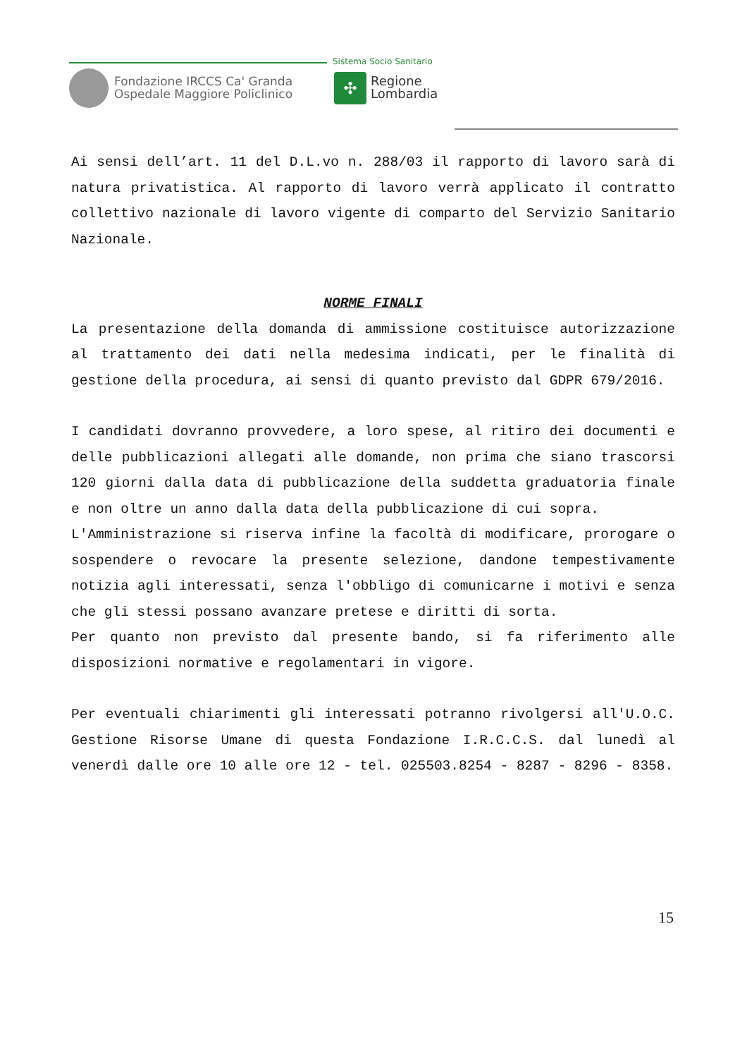Fondazione IRCCS Ca' Granda
Ospedale Maggiore Policlinico
Sistema Socio Sanitario
✣
Regione
Lombardia
Ai sensi dell’art. 11 del D.L.vo n. 288/03 il rapporto di lavoro sarà di natura privatistica. Al rapporto di lavoro verrà applicato il contratto collettivo nazionale di lavoro vigente di comparto del Servizio Sanitario Nazionale.
NORME FINALI
La presentazione della domanda di ammissione costituisce autorizzazione al trattamento dei dati nella medesima indicati, per le finalità di gestione della procedura, ai sensi di quanto previsto dal GDPR 679/2016.
I candidati dovranno provvedere, a loro spese, al ritiro dei documenti e delle pubblicazioni allegati alle domande, non prima che siano trascorsi 120 giorni dalla data di pubblicazione della suddetta graduatoria finale e non oltre un anno dalla data della pubblicazione di cui sopra.
L'Amministrazione si riserva infine la facoltà di modificare, prorogare o sospendere o revocare la presente selezione, dandone tempestivamente notizia agli interessati, senza l'obbligo di comunicarne i motivi e senza che gli stessi possano avanzare pretese e diritti di sorta.
Per quanto non previsto dal presente bando, si fa riferimento alle disposizioni normative e regolamentari in vigore.
Per eventuali chiarimenti gli interessati potranno rivolgersi all'U.O.C. Gestione Risorse Umane di questa Fondazione I.R.C.C.S. dal lunedì al venerdì dalle ore 10 alle ore 12 - tel. 025503.8254 - 8287 - 8296 - 8358.
15